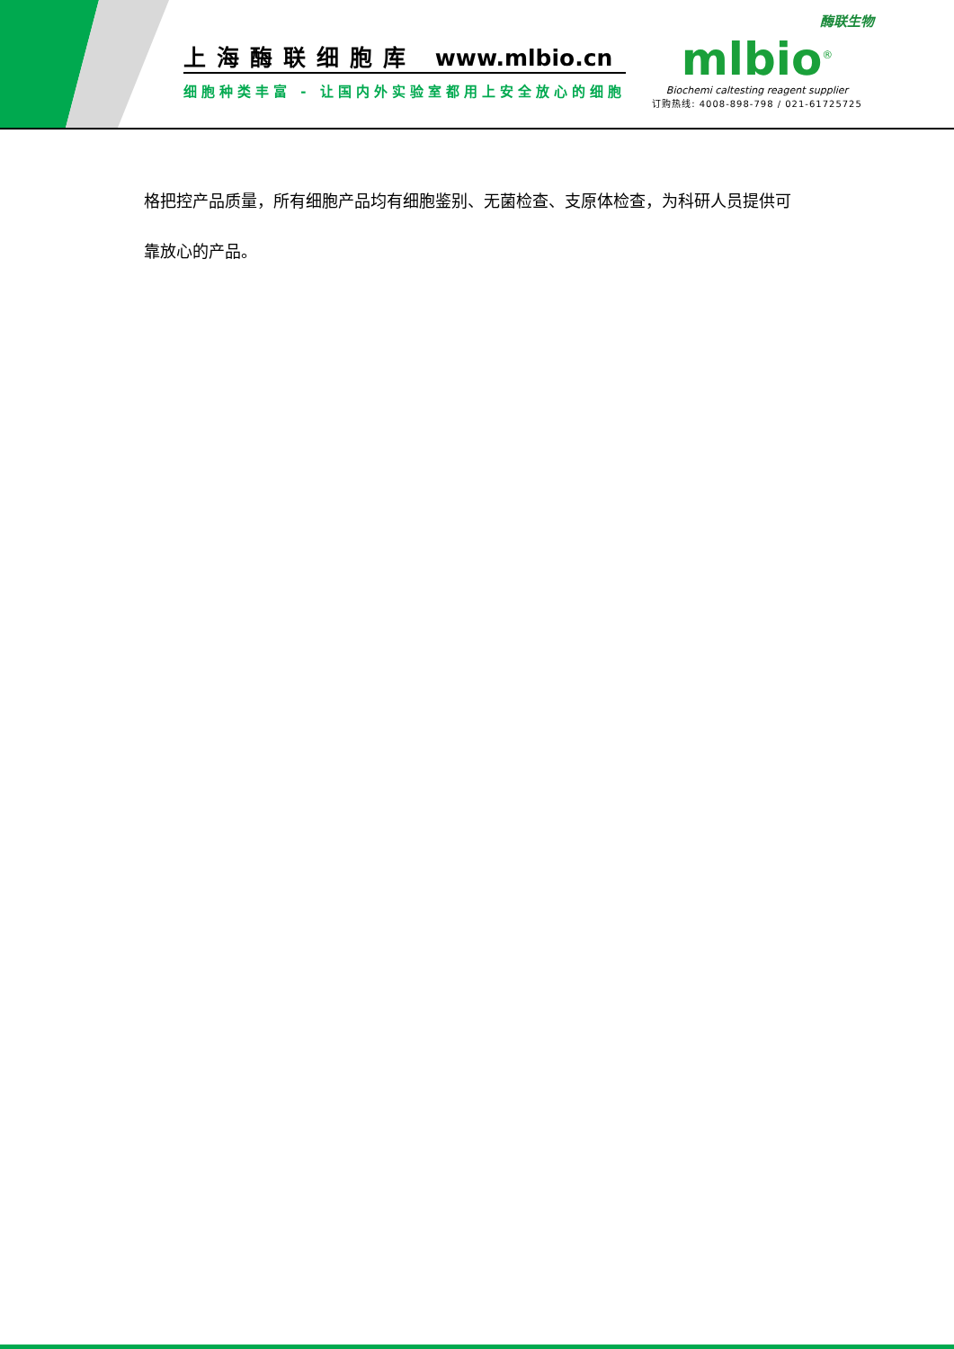上海酶联细胞库 www.mlbio.cn
细胞种类丰富 - 让国内外实验室都用上安全放心的细胞
酶联生物
mlbio<sup>®</sup>
Biochemi caltesting reagent supplier
订购热线: 4008-898-798 / 021-61725725
格把控产品质量，所有细胞产品均有细胞鉴别、无菌检查、支原体检查，为科研人员提供可
靠放心的产品。